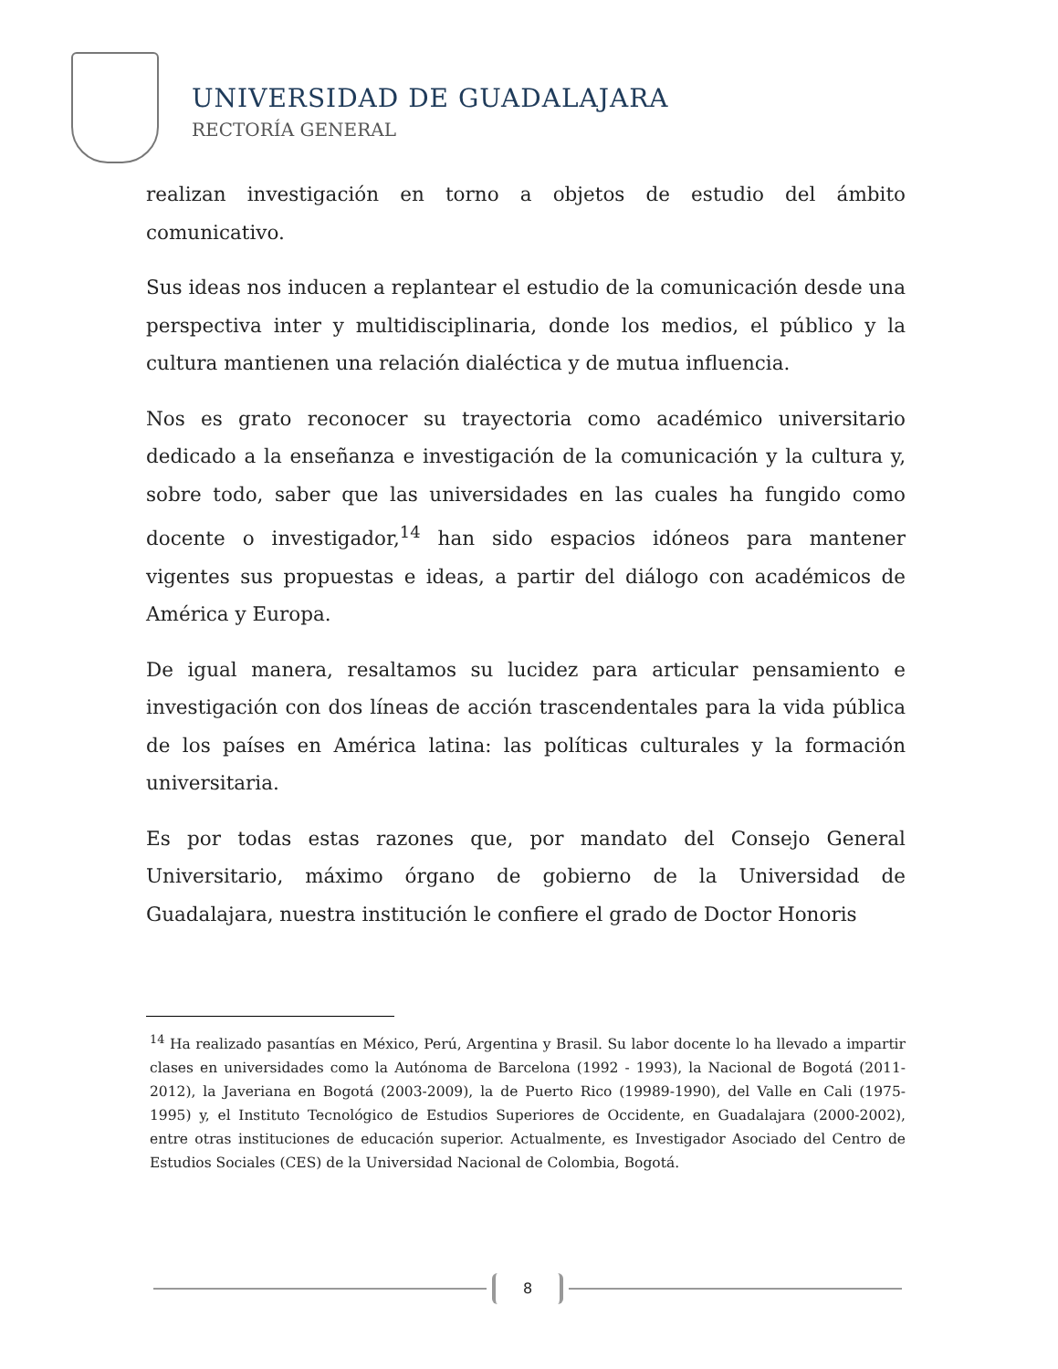UNIVERSIDAD DE GUADALAJARA
RECTORÍA GENERAL
realizan investigación en torno a objetos de estudio del ámbito comunicativo.
Sus ideas nos inducen a replantear el estudio de la comunicación desde una perspectiva inter y multidisciplinaria, donde los medios, el público y la cultura mantienen una relación dialéctica y de mutua influencia.
Nos es grato reconocer su trayectoria como académico universitario dedicado a la enseñanza e investigación de la comunicación y la cultura y, sobre todo, saber que las universidades en las cuales ha fungido como docente o investigador,<sup>14</sup> han sido espacios idóneos para mantener vigentes sus propuestas e ideas, a partir del diálogo con académicos de América y Europa.
De igual manera, resaltamos su lucidez para articular pensamiento e investigación con dos líneas de acción trascendentales para la vida pública de los países en América latina: las políticas culturales y la formación universitaria.
Es por todas estas razones que, por mandato del Consejo General Universitario, máximo órgano de gobierno de la Universidad de Guadalajara, nuestra institución le confiere el grado de Doctor Honoris
<sup>14</sup> Ha realizado pasantías en México, Perú, Argentina y Brasil. Su labor docente lo ha llevado a impartir clases en universidades como la Autónoma de Barcelona (1992 - 1993), la Nacional de Bogotá (2011-2012), la Javeriana en Bogotá (2003-2009), la de Puerto Rico (19989-1990), del Valle en Cali (1975-1995) y, el Instituto Tecnológico de Estudios Superiores de Occidente, en Guadalajara (2000-2002), entre otras instituciones de educación superior. Actualmente, es Investigador Asociado del Centro de Estudios Sociales (CES) de la Universidad Nacional de Colombia, Bogotá.
8